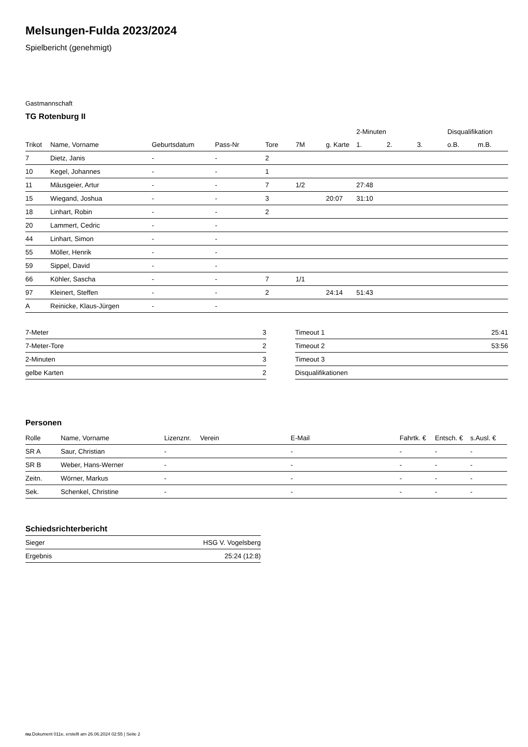Melsungen-Fulda 2023/2024
Spielbericht (genehmigt)
Gastmannschaft
TG Rotenburg II
| | | | | | | | 2-Minuten | | | Disqualifikation | |
| --- | --- | --- | --- | --- | --- | --- | --- | --- | --- | --- | --- |
| Trikot | Name, Vorname | Geburtsdatum | Pass-Nr | Tore | 7M | g. Karte | 1. | 2. | 3. | o.B. | m.B. |
| 7 | Dietz, Janis | - | - | 2 | | | | | | | |
| 10 | Kegel, Johannes | - | - | 1 | | | | | | | |
| 11 | Mäusgeier, Artur | - | - | 7 | 1/2 | | 27:48 | | | | |
| 15 | Wiegand, Joshua | - | - | 3 | | 20:07 | 31:10 | | | | |
| 18 | Linhart, Robin | - | - | 2 | | | | | | | |
| 20 | Lammert, Cedric | - | - | | | | | | | | |
| 44 | Linhart, Simon | - | - | | | | | | | | |
| 55 | Möller, Henrik | - | - | | | | | | | | |
| 59 | Sippel, David | - | - | | | | | | | | |
| 66 | Köhler, Sascha | - | - | 7 | 1/1 | | | | | | |
| 97 | Kleinert, Steffen | - | - | 2 | | 24:14 | 51:43 | | | | |
| A | Reinicke, Klaus-Jürgen | - | - | | | | | | | | |
| 7-Meter | 3 |
| 7-Meter-Tore | 2 |
| 2-Minuten | 3 |
| gelbe Karten | 2 |
| Timeout 1 | 25:41 |
| Timeout 2 | 53:56 |
| Timeout 3 | |
| Disqualifikationen | |
Personen
| Rolle | Name, Vorname | Lizenznr. | Verein | E-Mail | Fahrtk. € | Entsch. € | s.Ausl. € |
| --- | --- | --- | --- | --- | --- | --- | --- |
| SR A | Saur, Christian | - | | - | - | - | - |
| SR B | Weber, Hans-Werner | - | | - | - | - | - |
| Zeitn. | Wörner, Markus | - | | - | - | - | - |
| Sek. | Schenkel, Christine | - | | - | - | - | - |
Schiedsrichterbericht
| Sieger | HSG V. Vogelsberg |
| Ergebnis | 25:24 (12:8) |
nu.Dokument 011e, erstellt am 26.06.2024 02:55 | Seite 2